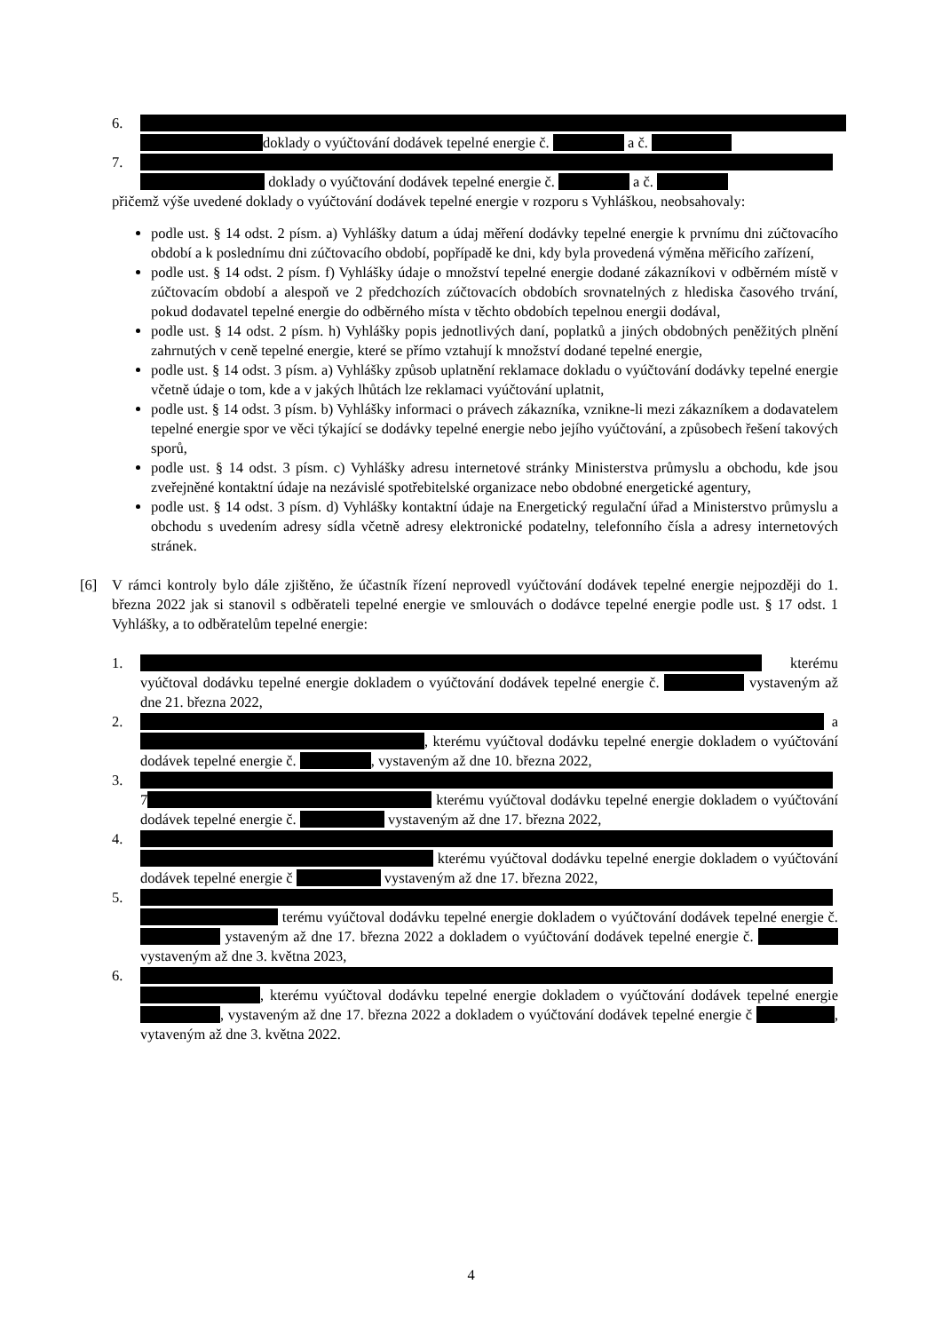6.
doklady o vyúčtování dodávek tepelné energie č. a č.
7.
doklady o vyúčtování dodávek tepelné energie č. a č.
přičemž výše uvedené doklady o vyúčtování dodávek tepelné energie v rozporu s Vyhláškou, neobsahovaly:
podle ust. § 14 odst. 2 písm. a) Vyhlášky datum a údaj měření dodávky tepelné energie k prvnímu dni zúčtovacího období a k poslednímu dni zúčtovacího období, popřípadě ke dni, kdy byla provedená výměna měřicího zařízení,
podle ust. § 14 odst. 2 písm. f) Vyhlášky údaje o množství tepelné energie dodané zákazníkovi v odběrném místě v zúčtovacím období a alespoň ve 2 předchozích zúčtovacích obdobích srovnatelných z hlediska časového trvání, pokud dodavatel tepelné energie do odběrného místa v těchto obdobích tepelnou energii dodával,
podle ust. § 14 odst. 2 písm. h) Vyhlášky popis jednotlivých daní, poplatků a jiných obdobných peněžitých plnění zahrnutých v ceně tepelné energie, které se přímo vztahují k množství dodané tepelné energie,
podle ust. § 14 odst. 3 písm. a) Vyhlášky způsob uplatnění reklamace dokladu o vyúčtování dodávky tepelné energie včetně údaje o tom, kde a v jakých lhůtách lze reklamaci vyúčtování uplatnit,
podle ust. § 14 odst. 3 písm. b) Vyhlášky informaci o právech zákazníka, vznikne-li mezi zákazníkem a dodavatelem tepelné energie spor ve věci týkající se dodávky tepelné energie nebo jejího vyúčtování, a způsobech řešení takových sporů,
podle ust. § 14 odst. 3 písm. c) Vyhlášky adresu internetové stránky Ministerstva průmyslu a obchodu, kde jsou zveřejněné kontaktní údaje na nezávislé spotřebitelské organizace nebo obdobné energetické agentury,
podle ust. § 14 odst. 3 písm. d) Vyhlášky kontaktní údaje na Energetický regulační úřad a Ministerstvo průmyslu a obchodu s uvedením adresy sídla včetně adresy elektronické podatelny, telefonního čísla a adresy internetových stránek.
[6] V rámci kontroly bylo dále zjištěno, že účastník řízení neprovedl vyúčtování dodávek tepelné energie nejpozději do 1. března 2022 jak si stanovil s odběrateli tepelné energie ve smlouvách o dodávce tepelné energie podle ust. § 17 odst. 1 Vyhlášky, a to odběratelům tepelné energie:
1. kterému vyúčtoval dodávku tepelné energie dokladem o vyúčtování dodávek tepelné energie č. vystaveným až dne 21. března 2022,
2. a , kterému vyúčtoval dodávku tepelné energie dokladem o vyúčtování dodávek tepelné energie č. , vystaveným až dne 10. března 2022,
3. 7 kterému vyúčtoval dodávku tepelné energie dokladem o vyúčtování dodávek tepelné energie č. vystaveným až dne 17. března 2022,
4. kterému vyúčtoval dodávku tepelné energie dokladem o vyúčtování dodávek tepelné energie č vystaveným až dne 17. března 2022,
5. terému vyúčtoval dodávku tepelné energie dokladem o vyúčtování dodávek tepelné energie č. ystaveným až dne 17. března 2022 a dokladem o vyúčtování dodávek tepelné energie č. vystaveným až dne 3. května 2023,
6. , kterému vyúčtoval dodávku tepelné energie dokladem o vyúčtování dodávek tepelné energie , vystaveným až dne 17. března 2022 a dokladem o vyúčtování dodávek tepelné energie č , vytaveným až dne 3. května 2022.
4